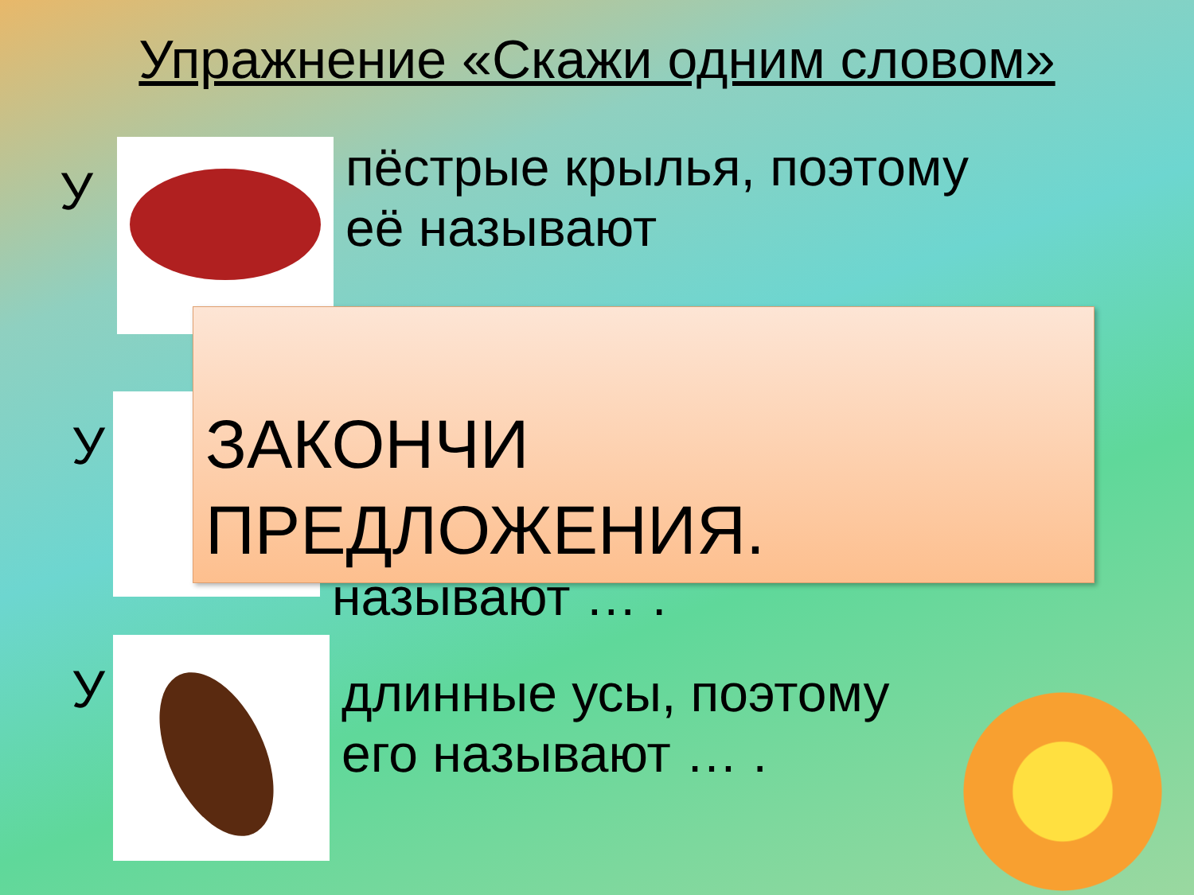Упражнение «Скажи одним словом»
У
пёстрые крылья, поэтому
её называют
У
называют … .
У
длинные усы, поэтому
его называют … .
ЗАКОНЧИ
ПРЕДЛОЖЕНИЯ.